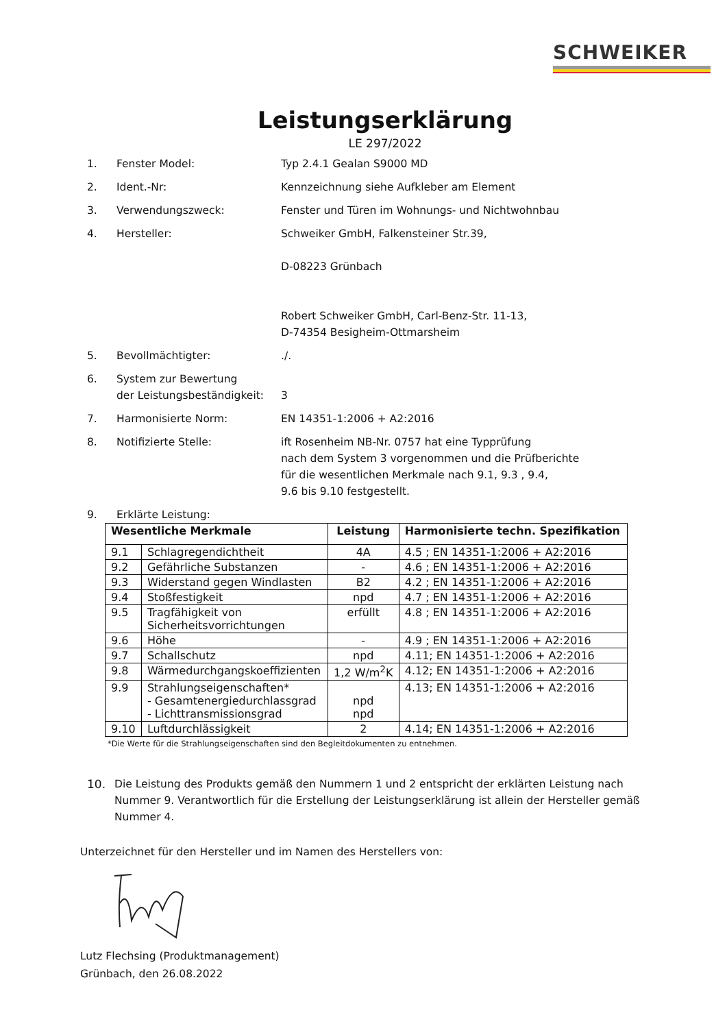SCHWEIKER
Leistungserklärung
LE 297/2022
1. Fenster Model: Typ 2.4.1 Gealan S9000 MD
2. Ident.-Nr: Kennzeichnung siehe Aufkleber am Element
3. Verwendungszweck: Fenster und Türen im Wohnungs- und Nichtwohnbau
4. Hersteller: Schweiker GmbH, Falkensteiner Str.39,
D-08223 Grünbach
Robert Schweiker GmbH, Carl-Benz-Str. 11-13,
D-74354 Besigheim-Ottmarsheim
5. Bevollmächtigter: ./.
6. System zur Bewertung
der Leistungsbeständigkeit:
3
7. Harmonisierte Norm: EN 14351-1:2006 + A2:2016
8. Notifizierte Stelle: ift Rosenheim NB-Nr. 0757 hat eine Typprüfung
nach dem System 3 vorgenommen und die Prüfberichte
für die wesentlichen Merkmale nach 9.1, 9.3 , 9.4,
9.6 bis 9.10 festgestellt.
9. Erklärte Leistung:
| Wesentliche Merkmale | | Leistung | Harmonisierte techn. Spezifikation |
| --- | --- | --- | --- |
| 9.1 | Schlagregendichtheit | 4A | 4.5 ; EN 14351-1:2006 + A2:2016 |
| 9.2 | Gefährliche Substanzen | - | 4.6 ; EN 14351-1:2006 + A2:2016 |
| 9.3 | Widerstand gegen Windlasten | B2 | 4.2 ; EN 14351-1:2006 + A2:2016 |
| 9.4 | Stoßfestigkeit | npd | 4.7 ; EN 14351-1:2006 + A2:2016 |
| 9.5 | Tragfähigkeit von Sicherheitsvorrichtungen | erfüllt | 4.8 ; EN 14351-1:2006 + A2:2016 |
| 9.6 | Höhe | - | 4.9 ; EN 14351-1:2006 + A2:2016 |
| 9.7 | Schallschutz | npd | 4.11; EN 14351-1:2006 + A2:2016 |
| 9.8 | Wärmedurchgangskoeffizienten | 1,2 W/m<sup>2</sup>K | 4.12; EN 14351-1:2006 + A2:2016 |
| 9.9 | Strahlungseigenschaften* - Gesamtenergiedurchlassgrad - Lichttransmissionsgrad | npd npd | 4.13; EN 14351-1:2006 + A2:2016 |
| 9.10 | Luftdurchlässigkeit | 2 | 4.14; EN 14351-1:2006 + A2:2016 |
*Die Werte für die Strahlungseigenschaften sind den Begleitdokumenten zu entnehmen.
10. Die Leistung des Produkts gemäß den Nummern 1 und 2 entspricht der erklärten Leistung nach Nummer 9. Verantwortlich für die Erstellung der Leistungserklärung ist allein der Hersteller gemäß Nummer 4.
Unterzeichnet für den Hersteller und im Namen des Herstellers von:
Lutz Flechsing (Produktmanagement)
Grünbach, den 26.08.2022